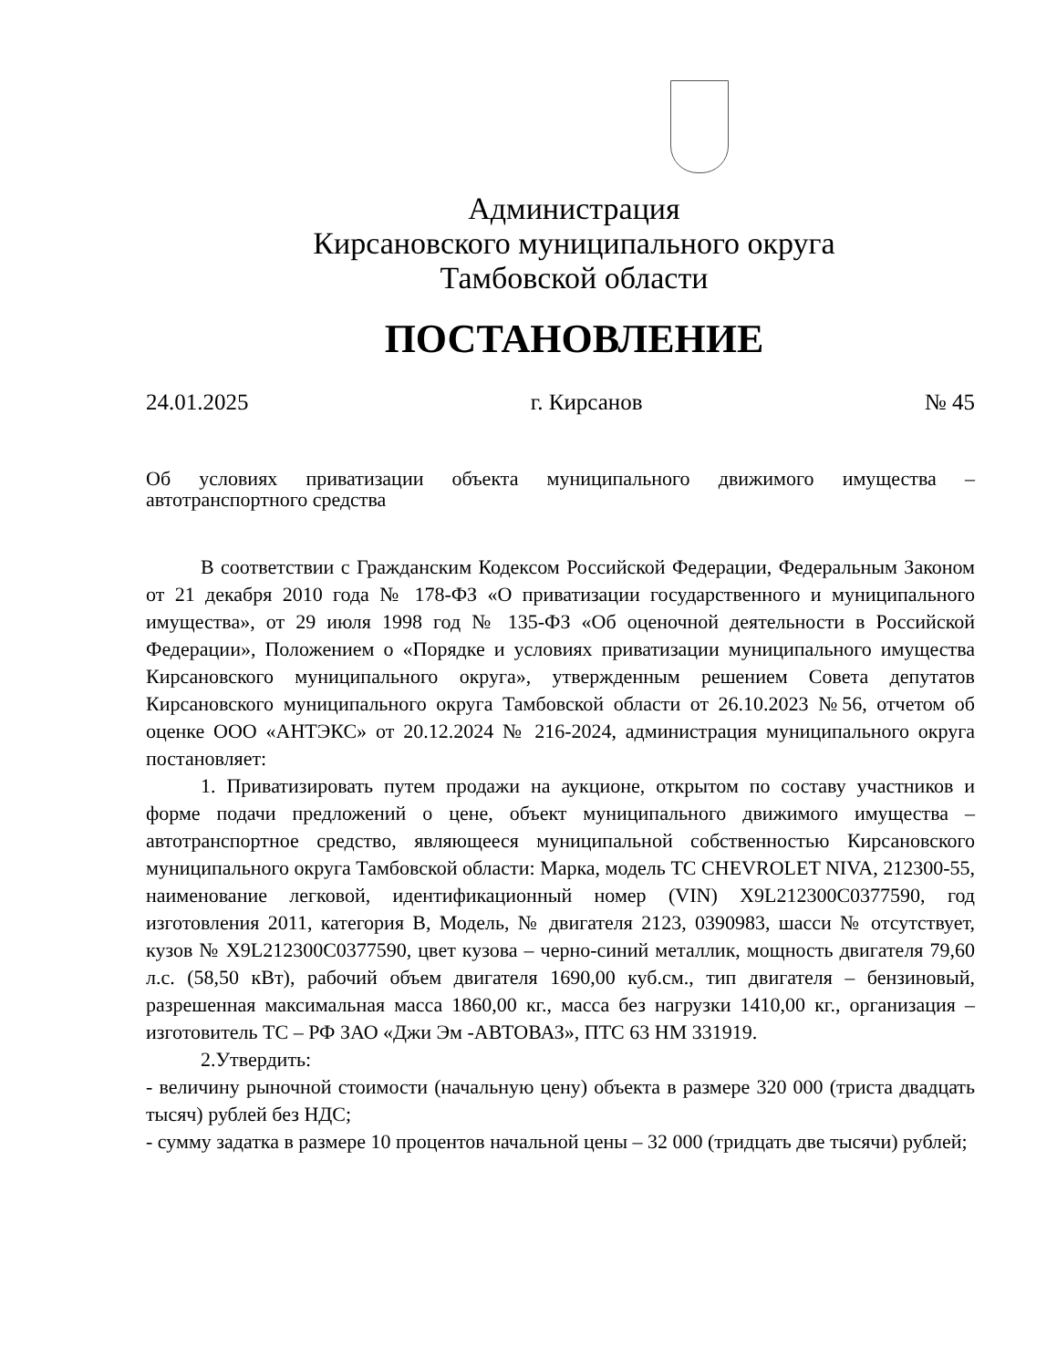Администрация
Кирсановского муниципального округа
Тамбовской области
ПОСТАНОВЛЕНИЕ
24.01.2025 г. Кирсанов № 45
Об условиях приватизации объекта муниципального движимого имущества – автотранспортного средства
В соответствии с Гражданским Кодексом Российской Федерации, Федеральным Законом от 21 декабря 2010 года № 178-ФЗ «О приватизации государственного и муниципального имущества», от 29 июля 1998 год № 135-ФЗ «Об оценочной деятельности в Российской Федерации», Положением о «Порядке и условиях приватизации муниципального имущества Кирсановского муниципального округа», утвержденным решением Совета депутатов Кирсановского муниципального округа Тамбовской области от 26.10.2023 №56, отчетом об оценке ООО «АНТЭКС» от 20.12.2024 № 216-2024, администрация муниципального округа постановляет:
1. Приватизировать путем продажи на аукционе, открытом по составу участников и форме подачи предложений о цене, объект муниципального движимого имущества – автотранспортное средство, являющееся муниципальной собственностью Кирсановского муниципального округа Тамбовской области: Марка, модель ТС CHEVROLET NIVA, 212300-55, наименование легковой, идентификационный номер (VIN) X9L212300C0377590, год изготовления 2011, категория В, Модель, № двигателя 2123, 0390983, шасси № отсутствует, кузов № X9L212300C0377590, цвет кузова – черно-синий металлик, мощность двигателя 79,60 л.с. (58,50 кВт), рабочий объем двигателя 1690,00 куб.см., тип двигателя – бензиновый, разрешенная максимальная масса 1860,00 кг., масса без нагрузки 1410,00 кг., организация – изготовитель ТС – РФ ЗАО «Джи Эм -АВТОВАЗ», ПТС 63 НМ 331919.
2.Утвердить:
- величину рыночной стоимости (начальную цену) объекта в размере 320 000 (триста двадцать тысяч) рублей без НДС;
- сумму задатка в размере 10 процентов начальной цены – 32 000 (тридцать две тысячи) рублей;